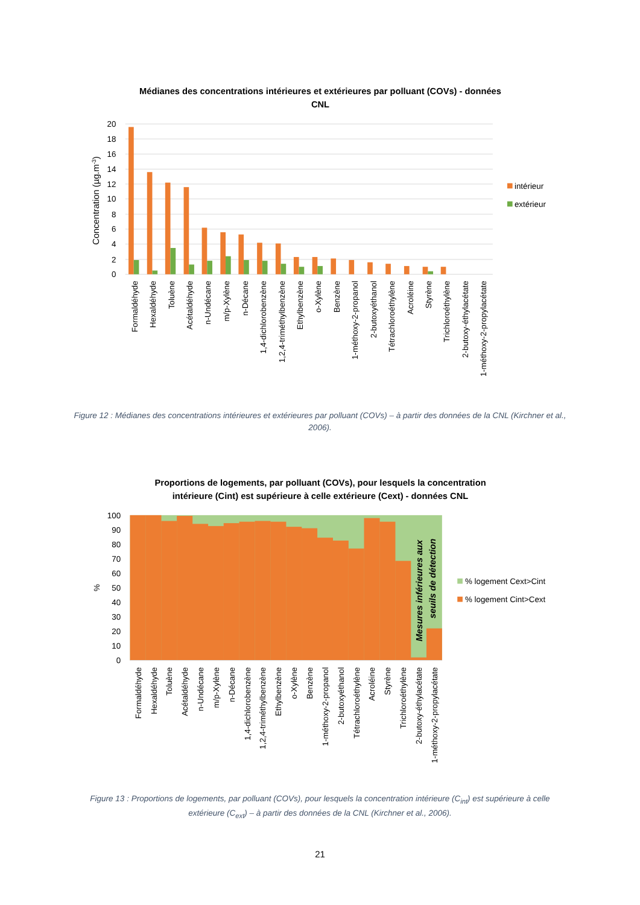Médianes des concentrations intérieures et extérieures par polluant (COVs) - données
CNL
20
18
16
14
12
10
8
6
4
2
0
Concentration (µg.m-3)
Formaldéhyde
Hexaldéhyde
Toluène
Acétaldéhyde
n-Undécane
m/p-Xylène
n-Décane
1,4-dichlorobenzène
1,2,4-triméthylbenzène
Ethylbenzène
o-Xylène
Benzène
1-méthoxy-2-propanol
2-butoxyéthanol
Tétrachloroéthylène
Acroléine
Styrène
Trichloroéthylène
2-butoxy-éthylacétate
1-méthoxy-2-propylacétate
intérieur
extérieur
Figure 12 : Médianes des concentrations intérieures et extérieures par polluant (COVs) – à partir des données de la CNL (Kirchner et al., 2006).
Proportions de logements, par polluant (COVs), pour lesquels la concentration
intérieure (Cint) est supérieure à celle extérieure (Cext) - données CNL
100
90
80
70
60
50
40
30
20
10
0
%
Mesures inférieures aux
seuils de détection
Formaldéhyde
Hexaldéhyde
Toluène
Acétaldéhyde
n-Undécane
m/p-Xylène
n-Décane
1,4-dichlorobenzène
1,2,4-triméthylbenzène
Ethylbenzène
o-Xylène
Benzène
1-méthoxy-2-propanol
2-butoxyéthanol
Tétrachloroéthylène
Acroléine
Styrène
Trichloroéthylène
2-butoxy-éthylacétate
1-méthoxy-2-propylacétate
% logement Cext>Cint
% logement Cint>Cext
Figure 13 : Proportions de logements, par polluant (COVs), pour lesquels la concentration intérieure (C<sub>int</sub>) est supérieure à celle extérieure (C<sub>ext</sub>) – à partir des données de la CNL (Kirchner et al., 2006).
21